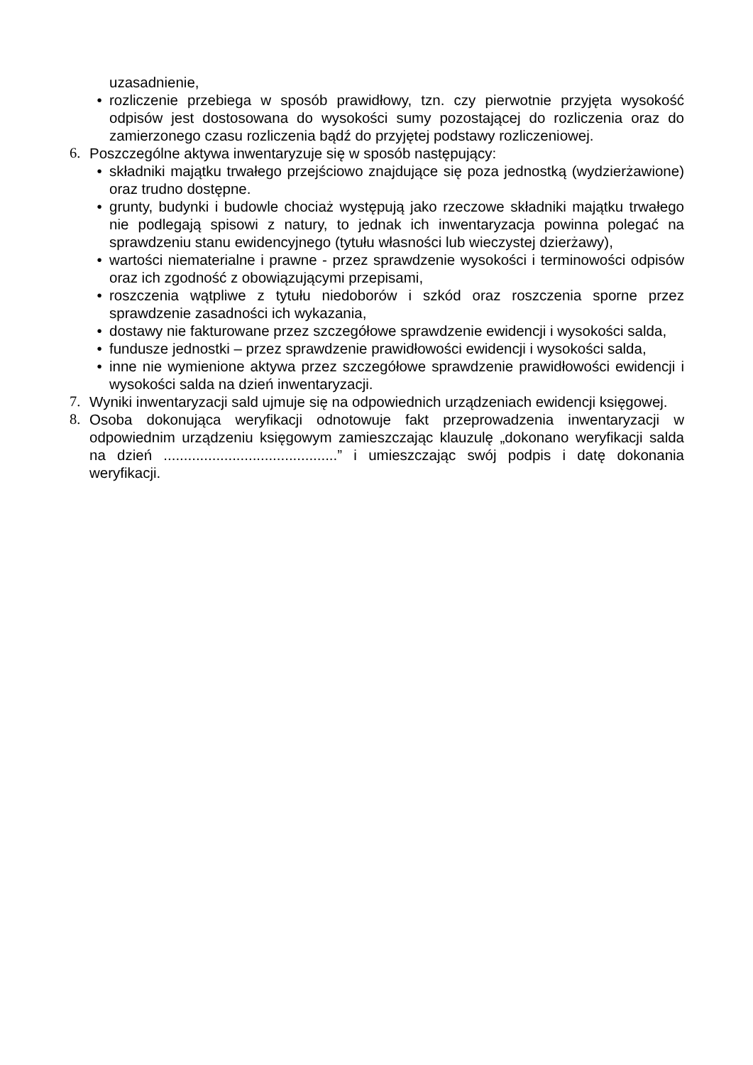uzasadnienie,
• rozliczenie przebiega w sposób prawidłowy, tzn. czy pierwotnie przyjęta wysokość odpisów jest dostosowana do wysokości sumy pozostającej do rozliczenia oraz do zamierzonego czasu rozliczenia bądź do przyjętej podstawy rozliczeniowej.
6. Poszczególne aktywa inwentaryzuje się w sposób następujący:
• składniki majątku trwałego przejściowo znajdujące się poza jednostką (wydzierżawione) oraz trudno dostępne.
• grunty, budynki i budowle chociaż występują jako rzeczowe składniki majątku trwałego nie podlegają spisowi z natury, to jednak ich inwentaryzacja powinna polegać na sprawdzeniu stanu ewidencyjnego (tytułu własności lub wieczystej dzierżawy),
• wartości niematerialne i prawne - przez sprawdzenie wysokości i terminowości odpisów oraz ich zgodność z obowiązującymi przepisami,
• roszczenia wątpliwe z tytułu niedoborów i szkód oraz roszczenia sporne przez sprawdzenie zasadności ich wykazania,
• dostawy nie fakturowane przez szczegółowe sprawdzenie ewidencji i wysokości salda,
• fundusze jednostki – przez sprawdzenie prawidłowości ewidencji i wysokości salda,
• inne nie wymienione aktywa przez szczegółowe sprawdzenie prawidłowości ewidencji i wysokości salda na dzień inwentaryzacji.
7. Wyniki inwentaryzacji sald ujmuje się na odpowiednich urządzeniach ewidencji księgowej.
8. Osoba dokonująca weryfikacji odnotowuje fakt przeprowadzenia inwentaryzacji w odpowiednim urządzeniu księgowym zamieszczając klauzulę „dokonano weryfikacji salda na dzień ...........................................” i umieszczając swój podpis i datę dokonania weryfikacji.